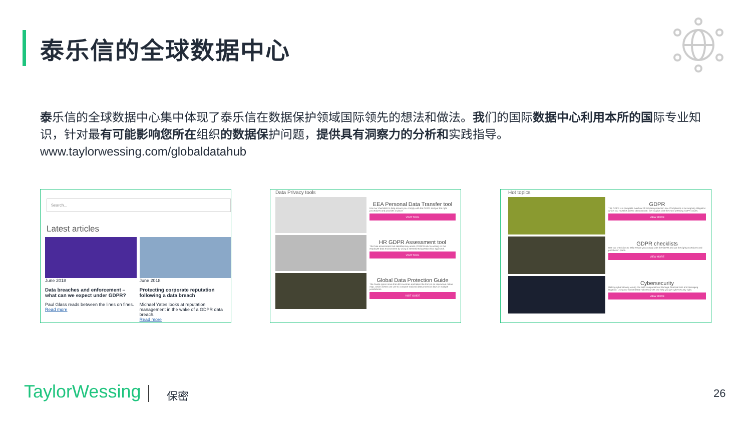泰乐信的全球数据中心
泰乐信的全球数据中心集中体现了泰乐信在数据保护领域国际领先的想法和做法。我们的国际数据中心利用本所的国际专业知识，针对最有可能影响您所在组织的数据保护问题，提供具有洞察力的分析和实践指导。
www.taylorwessing.com/globaldatahub
Search...
Latest articles
June 2018
Data breaches and enforcement – what can we expect under GDPR?
Paul Glass reads between the lines on fines.
Read more
June 2018
Protecting corporate reputation following a data breach
Michael Yates looks at reputation management in the wake of a GDPR data breach.
Read more
Data Privacy tools
EEA Personal Data Transfer tool
Use our checklists to help ensure you comply with the GDPR and put the right procedures and priorities in place.
VISIT TOOL
HR GDPR Assessment tool
This free assessment tool identifies key areas of GDPR risk focussing on the employee data environment by using a streamlined question flow approach.
VISIT TOOL
Global Data Protection Guide
The Guide spans more than 60 countries and takes the form of an interactive online map, which clients can use to compare national data protection laws in multiple jurisdictions.
VISIT GUIDE
Hot topics
GDPR
The GDPR is a complete overhaul of EU data protection law. Compliance is an ongoing obligation which you must be able to demonstrate. Get to grips with the most pressing GDPR issues.
VIEW MORE
GDPR checklists
Use our checklists to help ensure you comply with the GDPR and put the right procedures and priorities in place.
VIEW MORE
Cybersecurity
Getting cybersecurity wrong can lead to reputational damage, financial loss and damaging litigation. Using our Global Data Hub resources can help you get cybersecurity right.
VIEW MORE
TaylorWessing 保密 26